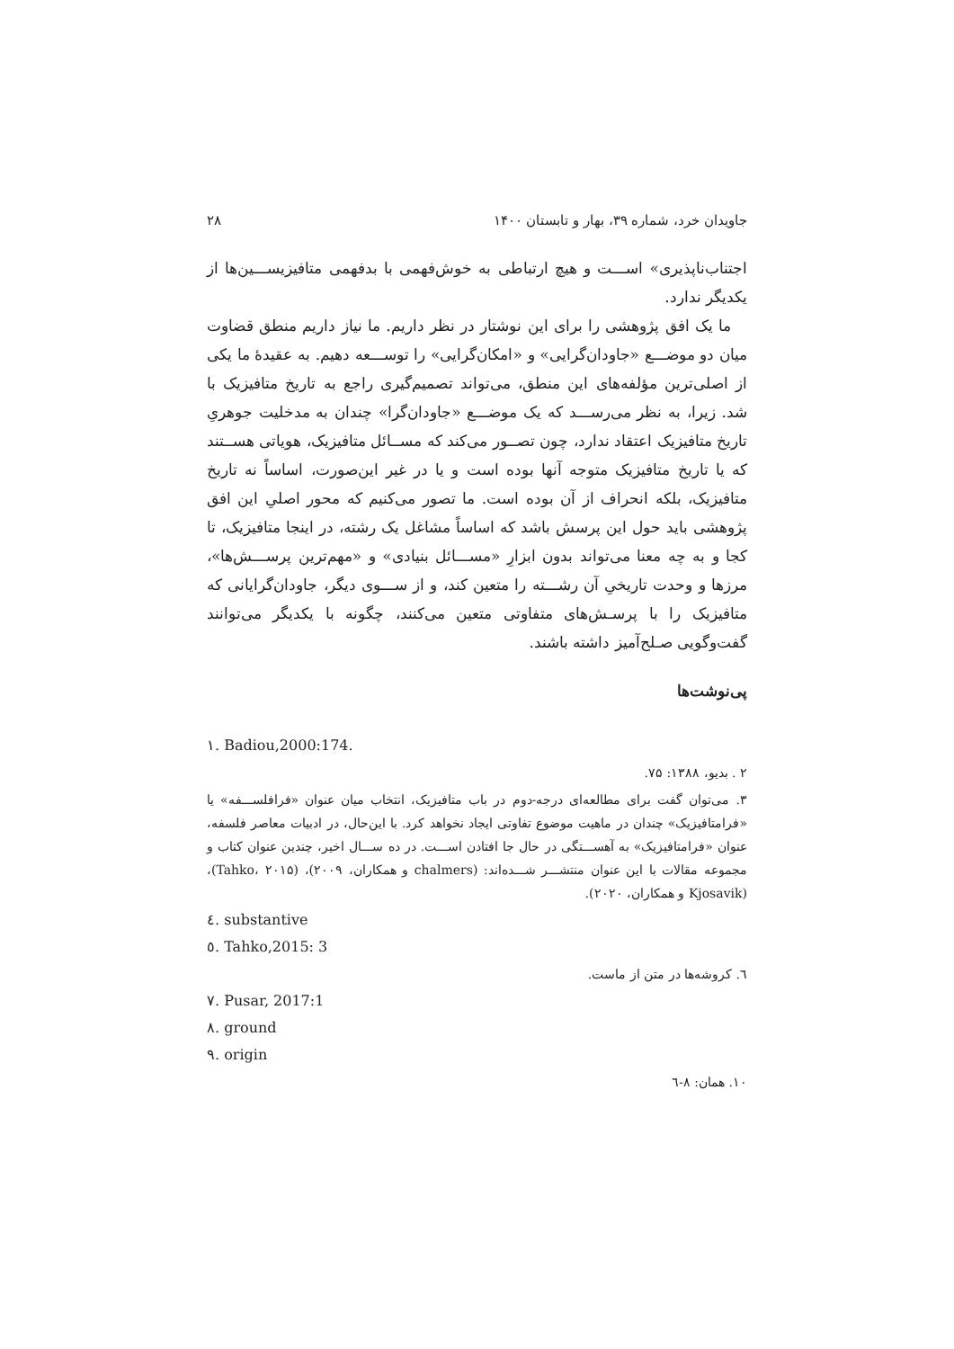جاویدان خرد، شماره ۳۹، بهار و تابستان ۱۴۰۰ ۲۸
اجتناب‌ناپذیری» اســـت و هیچ ارتباطی به خوش‌فهمی با بدفهمی متافیزیســـین‌ها از یکدیگر ندارد.
ما یک افق پژوهشی را برای این نوشتار در نظر داریم. ما نیاز داریم منطق قضاوت میان دو موضـــع «جاودان‌گرایی» و «امکان‌گرایی» را توســـعه دهیم. به عقیدهٔ ما یکی از اصلی‌ترین مؤلفه‌های این منطق، می‌تواند تصمیم‌گیری راجع به تاریخ متافیزیک با شد. زیرا، به نظر می‌رســـد که یک موضـــع «جاودان‌گرا» چندان به مدخلیت جوهریِ تاریخ متافیزیک اعتقاد ندارد، چون تصــور می‌کند که مســائل متافیزیک، هویاتی هســتند که یا تاریخ متافیزیک متوجه آنها بوده است و یا در غیر این‌صورت، اساساً نه تاریخ متافیزیک، بلکه انحراف از آن بوده است. ما تصور می‌کنیم که محور اصلیِ این افق پژوهشی باید حول این پرسش باشد که اساساً مشاغل یک رشته، در اینجا متافیزیک، تا کجا و به چه معنا می‌تواند بدون ابزارِ «مســـائل بنیادی» و «مهم‌ترین پرســـش‌ها»، مرزها و وحدت تاریخیِ آن رشـــته را متعین کند، و از ســـوی دیگر، جاودان‌گرایانی که متافیزیک را با پرسـش‌های متفاوتی متعین می‌کنند، چگونه با یکدیگر می‌توانند گفت‌وگویی صـلح‌آمیز داشته باشند.
پی‌نوشت‌ها
١. Badiou,2000:174.
۲ . بدیو، ۱۳۸۸: ۷۵.
۳. می‌توان گفت برای مطالعه‌ای درجه-دوم در باب متافیزیک، انتخاب میان عنوان «فرافلســـفه» یا «فرامتافیزیک» چندان در ماهیت موضوع تفاوتی ایجاد نخواهد کرد. با این‌حال، در ادبیات معاصر فلسفه، عنوان «فرامتافیزیک» به آهســـتگی در حال جا افتادن اســـت. در ده ســـال اخیر، چندین عنوان کتاب و مجموعه مقالات با این عنوان منتشـــر شـــده‌اند: (chalmers و همکاران، ۲۰۰۹)، (Tahko، ۲۰۱۵)، (Kjosavik و همکاران، ۲۰۲۰).
٤. substantive
٥. Tahko,2015: 3
٦. کروشه‌ها در متن از ماست.
٧. Pusar, 2017:1
٨. ground
٩. origin
۱۰. همان: ۸-٦